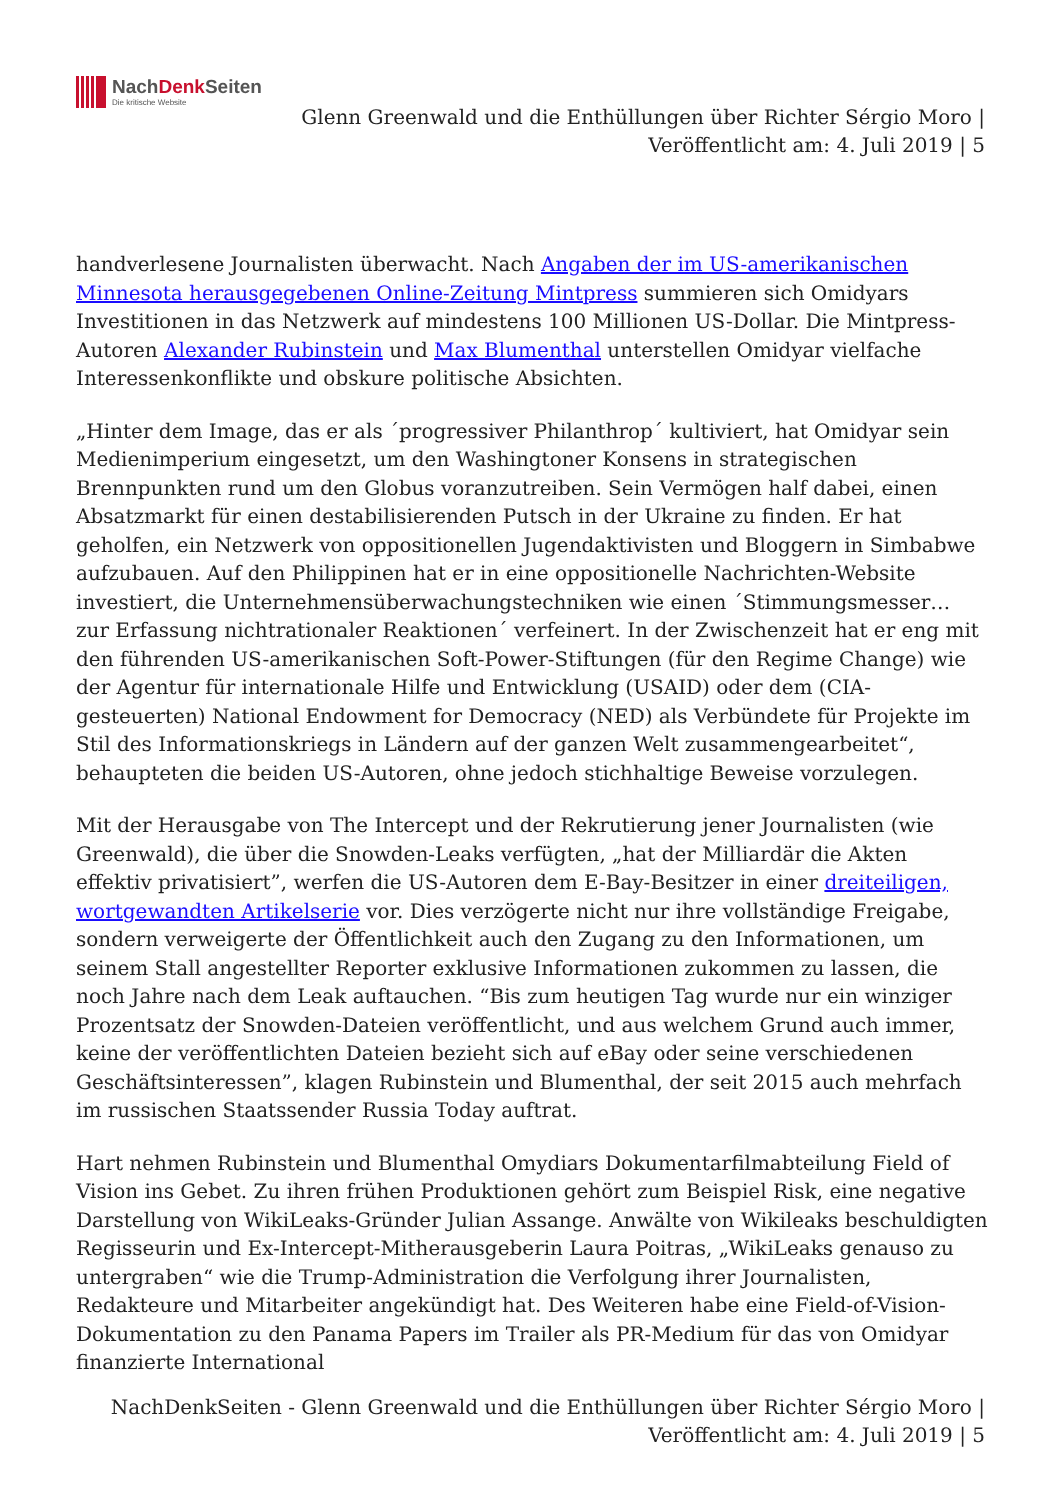NachDenk Seiten
Die kritische Website
Glenn Greenwald und die Enthüllungen über Richter Sérgio Moro |
Veröffentlicht am: 4. Juli 2019 | 5
handverlesene Journalisten überwacht. Nach Angaben der im US-amerikanischen Minnesota herausgegebenen Online-Zeitung Mintpress summieren sich Omidyars Investitionen in das Netzwerk auf mindestens 100 Millionen US-Dollar. Die Mintpress-Autoren Alexander Rubinstein und Max Blumenthal unterstellen Omidyar vielfache Interessenkonflikte und obskure politische Absichten.
„Hinter dem Image, das er als ´progressiver Philanthrop´ kultiviert, hat Omidyar sein Medienimperium eingesetzt, um den Washingtoner Konsens in strategischen Brennpunkten rund um den Globus voranzutreiben. Sein Vermögen half dabei, einen Absatzmarkt für einen destabilisierenden Putsch in der Ukraine zu finden. Er hat geholfen, ein Netzwerk von oppositionellen Jugendaktivisten und Bloggern in Simbabwe aufzubauen. Auf den Philippinen hat er in eine oppositionelle Nachrichten-Website investiert, die Unternehmensüberwachungstechniken wie einen ´Stimmungsmesser… zur Erfassung nichtrationaler Reaktionen´ verfeinert. In der Zwischenzeit hat er eng mit den führenden US-amerikanischen Soft-Power-Stiftungen (für den Regime Change) wie der Agentur für internationale Hilfe und Entwicklung (USAID) oder dem (CIA-gesteuerten) National Endowment for Democracy (NED) als Verbündete für Projekte im Stil des Informationskriegs in Ländern auf der ganzen Welt zusammengearbeitet“, behaupteten die beiden US-Autoren, ohne jedoch stichhaltige Beweise vorzulegen.
Mit der Herausgabe von The Intercept und der Rekrutierung jener Journalisten (wie Greenwald), die über die Snowden-Leaks verfügten, „hat der Milliardär die Akten effektiv privatisiert”, werfen die US-Autoren dem E-Bay-Besitzer in einer dreiteiligen, wortgewandten Artikelserie vor. Dies verzögerte nicht nur ihre vollständige Freigabe, sondern verweigerte der Öffentlichkeit auch den Zugang zu den Informationen, um seinem Stall angestellter Reporter exklusive Informationen zukommen zu lassen, die noch Jahre nach dem Leak auftauchen. “Bis zum heutigen Tag wurde nur ein winziger Prozentsatz der Snowden-Dateien veröffentlicht, und aus welchem Grund auch immer, keine der veröffentlichten Dateien bezieht sich auf eBay oder seine verschiedenen Geschäftsinteressen”, klagen Rubinstein und Blumenthal, der seit 2015 auch mehrfach im russischen Staatssender Russia Today auftrat.
Hart nehmen Rubinstein und Blumenthal Omydiars Dokumentarfilmabteilung Field of Vision ins Gebet. Zu ihren frühen Produktionen gehört zum Beispiel Risk, eine negative Darstellung von WikiLeaks-Gründer Julian Assange. Anwälte von Wikileaks beschuldigten Regisseurin und Ex-Intercept-Mitherausgeberin Laura Poitras, „WikiLeaks genauso zu untergraben“ wie die Trump-Administration die Verfolgung ihrer Journalisten, Redakteure und Mitarbeiter angekündigt hat. Des Weiteren habe eine Field-of-Vision-Dokumentation zu den Panama Papers im Trailer als PR-Medium für das von Omidyar finanzierte International
NachDenkSeiten - Glenn Greenwald und die Enthüllungen über Richter Sérgio Moro |
Veröffentlicht am: 4. Juli 2019 | 5